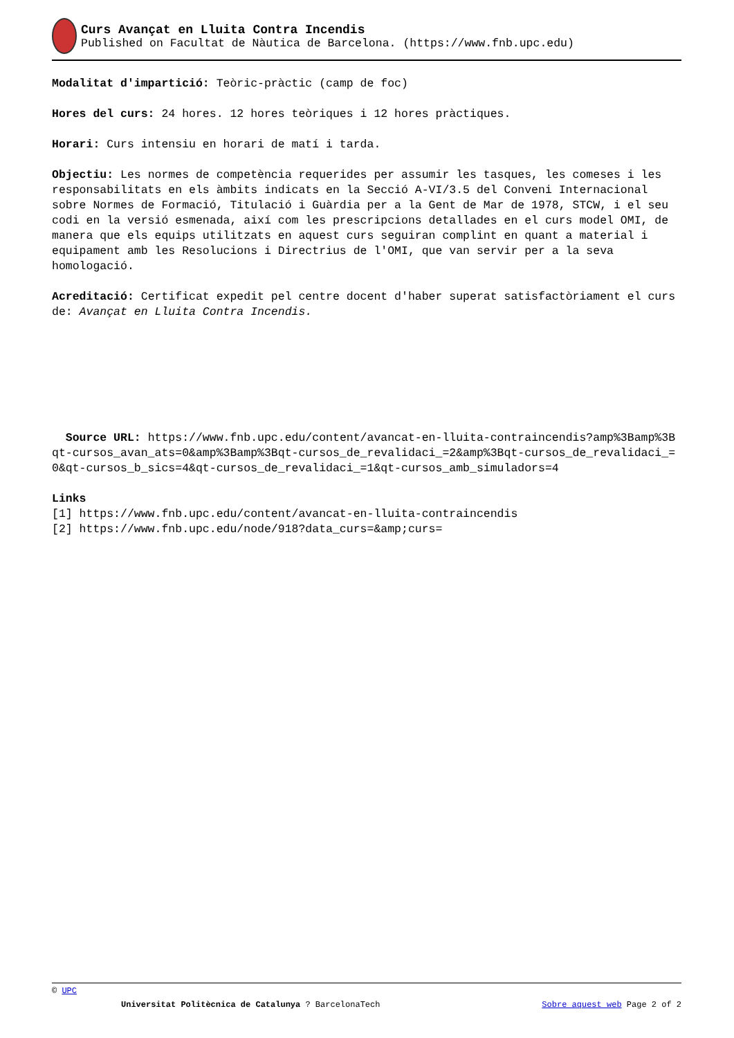Curs Avançat en Lluita Contra Incendis
Published on Facultat de Nàutica de Barcelona. (https://www.fnb.upc.edu)
Modalitat d'impartició: Teòric-pràctic (camp de foc)
Hores del curs: 24 hores. 12 hores teòriques i 12 hores pràctiques.
Horari: Curs intensiu en horari de matí i tarda.
Objectiu: Les normes de competència requerides per assumir les tasques, les comeses i les responsabilitats en els àmbits indicats en la Secció A-VI/3.5 del Conveni Internacional sobre Normes de Formació, Titulació i Guàrdia per a la Gent de Mar de 1978, STCW, i el seu codi en la versió esmenada, així com les prescripcions detallades en el curs model OMI, de manera que els equips utilitzats en aquest curs seguiran complint en quant a material i equipament amb les Resolucions i Directrius de l'OMI, que van servir per a la seva homologació.
Acreditació: Certificat expedit pel centre docent d'haber superat satisfactòriament el curs de: Avançat en Lluita Contra Incendis.
Source URL: https://www.fnb.upc.edu/content/avancat-en-lluita-contraincendis?amp%3Bamp%3Bqt-cursos_avan_ats=0&amp%3Bamp%3Bqt-cursos_de_revalidaci_=2&amp%3Bqt-cursos_de_revalidaci_=0&qt-cursos_b_sics=4&qt-cursos_de_revalidaci_=1&qt-cursos_amb_simuladors=4
Links
[1] https://www.fnb.upc.edu/content/avancat-en-lluita-contraincendis
[2] https://www.fnb.upc.edu/node/918?data_curs=&amp;curs=
© UPC
Universitat Politècnica de Catalunya ? BarcelonaTech Sobre aquest web Page 2 of 2